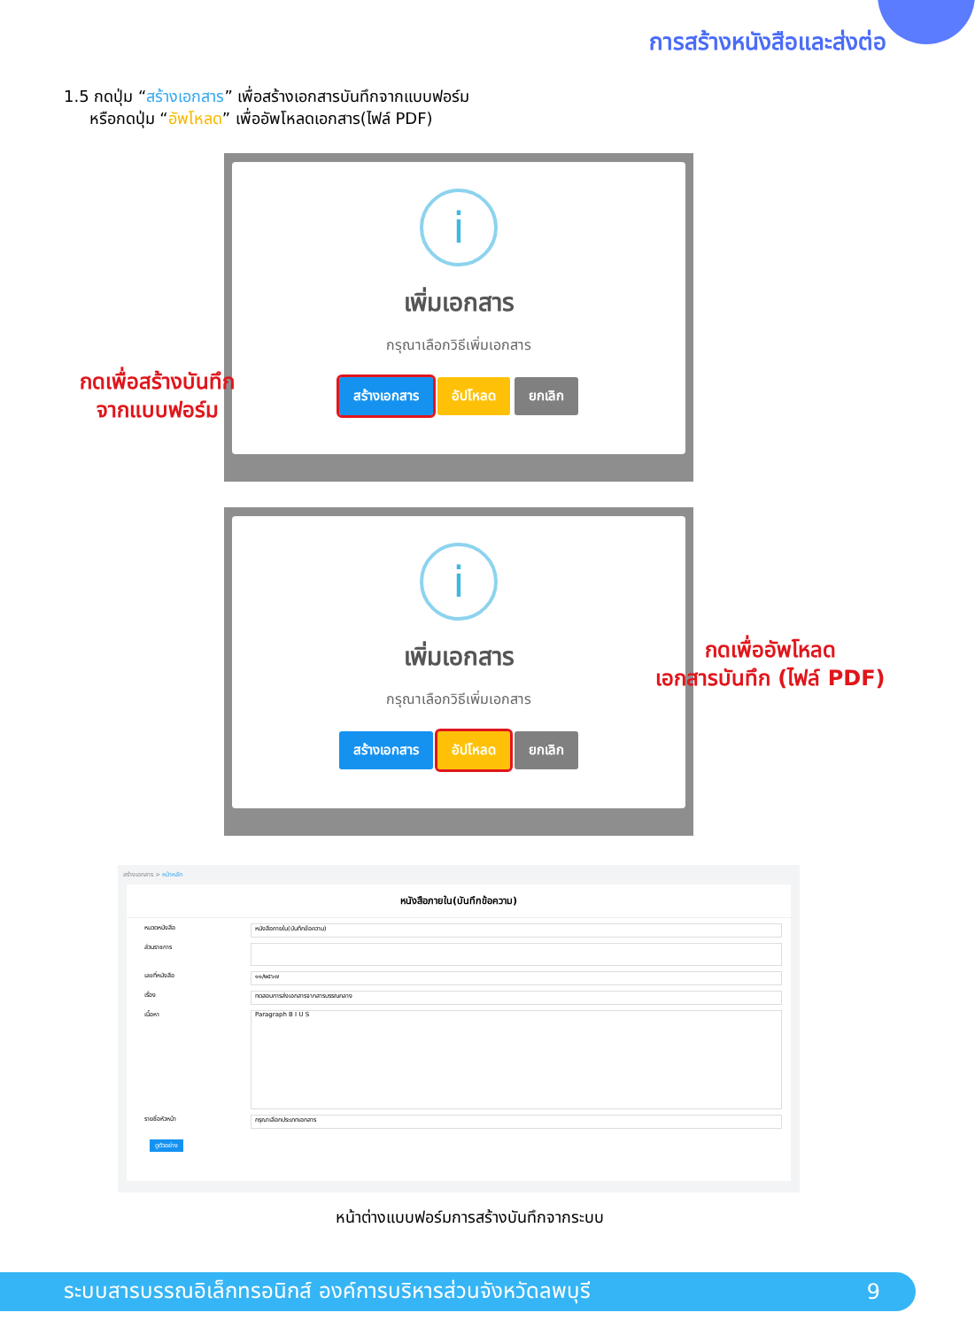การสร้างหนังสือและส่งต่อ
1.5 กดปุ่ม “สร้างเอกสาร” เพื่อสร้างเอกสารบันทึกจากแบบฟอร์ม
หรือกดปุ่ม “อัพโหลด” เพื่ออัพโหลดเอกสาร(ไฟล์ PDF)
i
เพิ่มเอกสาร
กรุณาเลือกวิธีเพิ่มเอกสาร
สร้างเอกสาร อัปโหลด ยกเลิก
กดเพื่อสร้างบันทึก
จากแบบฟอร์ม
i
เพิ่มเอกสาร
กรุณาเลือกวิธีเพิ่มเอกสาร
สร้างเอกสาร อัปโหลด ยกเลิก
กดเพื่ออัพโหลด
เอกสารบันทึก (ไฟล์ PDF)
สร้างเอกสาร > หน้าหลัก
หนังสือภายใน(บันทึกข้อความ)
หมวดหนังสือ
หนังสือภายใน(บันทึกข้อความ)
ส่วนราชการ
เลขที่หนังสือ
๑๑/๒๕๖๗
เรื่อง
ทดสอบการส่งเอกสารจากสารบรรณกลาง
เนื้อหา
Paragraph B I U S
รายชื่อหัวหน้า
กรุณาเลือกประเภทเอกสาร
ดูตัวอย่าง
หน้าต่างแบบฟอร์มการสร้างบันทึกจากระบบ
ระบบสารบรรณอิเล็กทรอนิกส์ องค์การบริหารส่วนจังหวัดลพบุรี 9